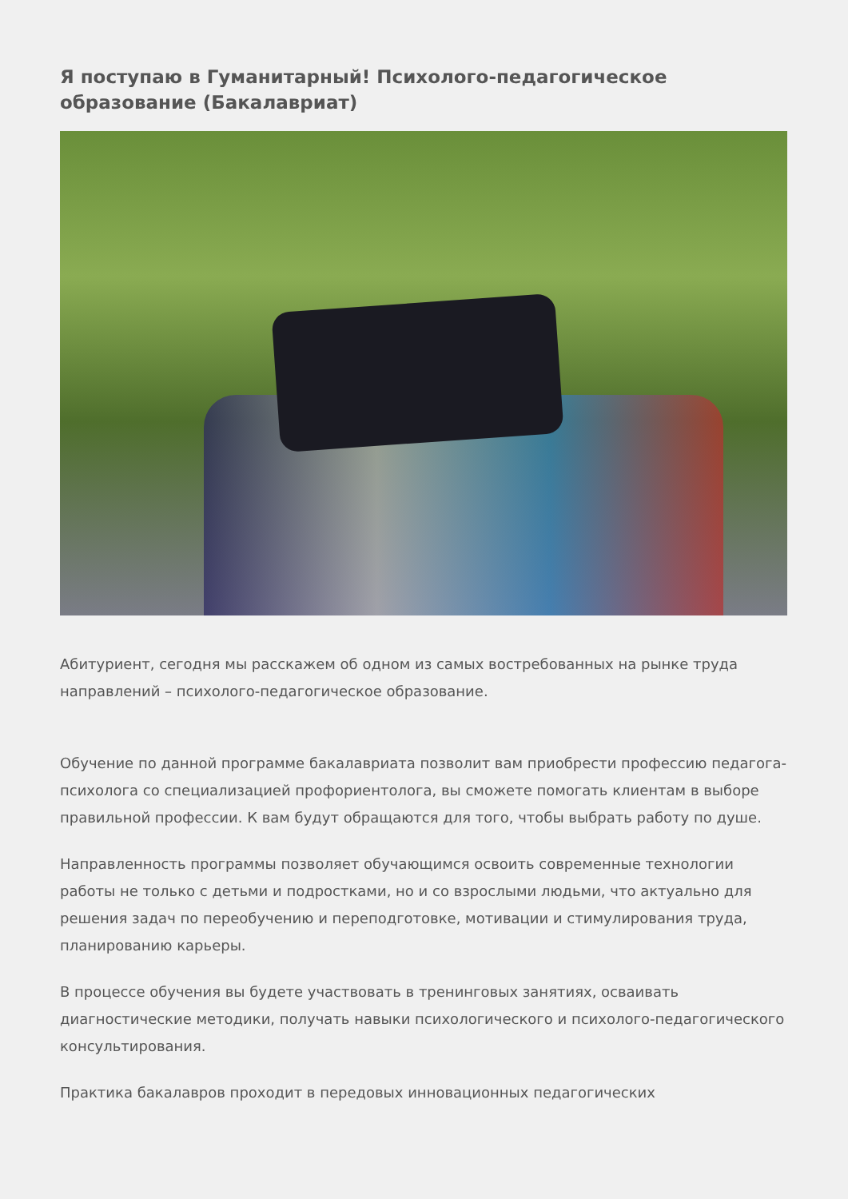Я поступаю в Гуманитарный! Психолого-педагогическое образование (Бакалавриат)
Абитуриент, сегодня мы расскажем об одном из самых востребованных на рынке труда направлений – психолого-педагогическое образование.
Обучение по данной программе бакалавриата позволит вам приобрести профессию педагога-психолога со специализацией профориентолога, вы сможете помогать клиентам в выборе правильной профессии. К вам будут обращаются для того, чтобы выбрать работу по душе.
Направленность программы позволяет обучающимся освоить современные технологии работы не только с детьми и подростками, но и со взрослыми людьми, что актуально для решения задач по переобучению и переподготовке, мотивации и стимулирования труда, планированию карьеры.
В процессе обучения вы будете участвовать в тренинговых занятиях, осваивать диагностические методики, получать навыки психологического и психолого-педагогического консультирования.
Практика бакалавров проходит в передовых инновационных педагогических